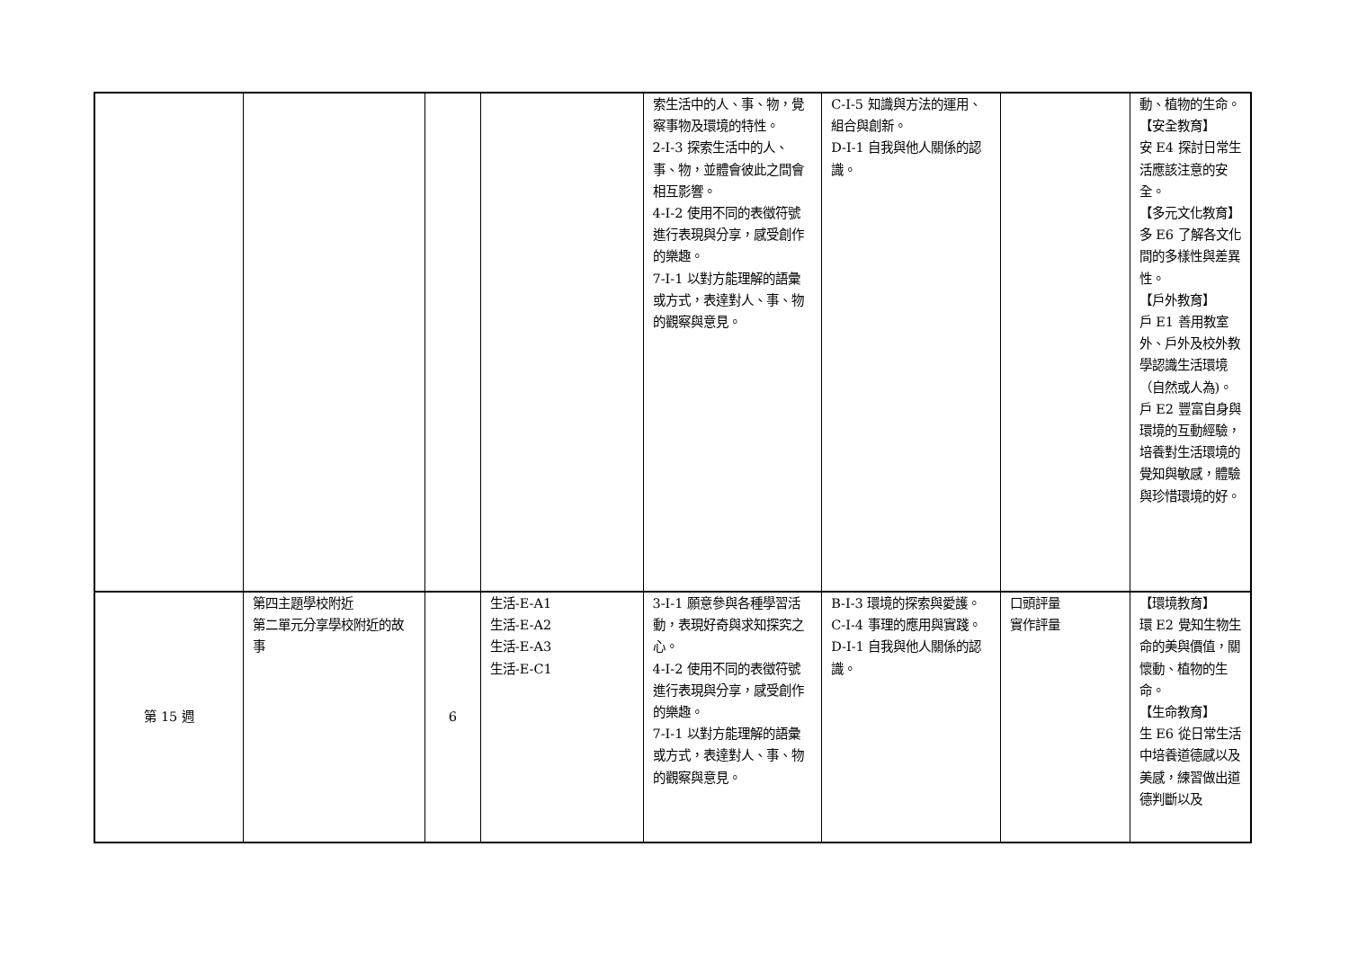| | | | | 索生活中的人、事、物，覺察事物及環境的特性。 2-I-3 探索生活中的人、事、物，並體會彼此之間會相互影響。 4-I-2 使用不同的表徵符號進行表現與分享，感受創作的樂趣。 7-I-1 以對方能理解的語彙或方式，表達對人、事、物的觀察與意見。 | C-I-5 知識與方法的運用、組合與創新。 D-I-1 自我與他人關係的認識。 | | 動、植物的生命。 【安全教育】 安 E4 探討日常生活應該注意的安全。 【多元文化教育】 多 E6 了解各文化間的多樣性與差異性。 【戶外教育】 戶 E1 善用教室外、戶外及校外教學認識生活環境（自然或人為)。 戶 E2 豐富自身與環境的互動經驗，培養對生活環境的覺知與敏感，體驗與珍惜環境的好。 |
| 第 15 週 | 第四主題學校附近 第二單元分享學校附近的故事 | 6 | 生活-E-A1 生活-E-A2 生活-E-A3 生活-E-C1 | 3-I-1 願意參與各種學習活動，表現好奇與求知探究之心。 4-I-2 使用不同的表徵符號進行表現與分享，感受創作的樂趣。 7-I-1 以對方能理解的語彙或方式，表達對人、事、物的觀察與意見。 | B-I-3 環境的探索與愛護。 C-I-4 事理的應用與實踐。 D-I-1 自我與他人關係的認識。 | 口頭評量 實作評量 | 【環境教育】 環 E2 覺知生物生命的美與價值，關懷動、植物的生命。 【生命教育】 生 E6 從日常生活中培養道德感以及美感，練習做出道德判斷以及 |